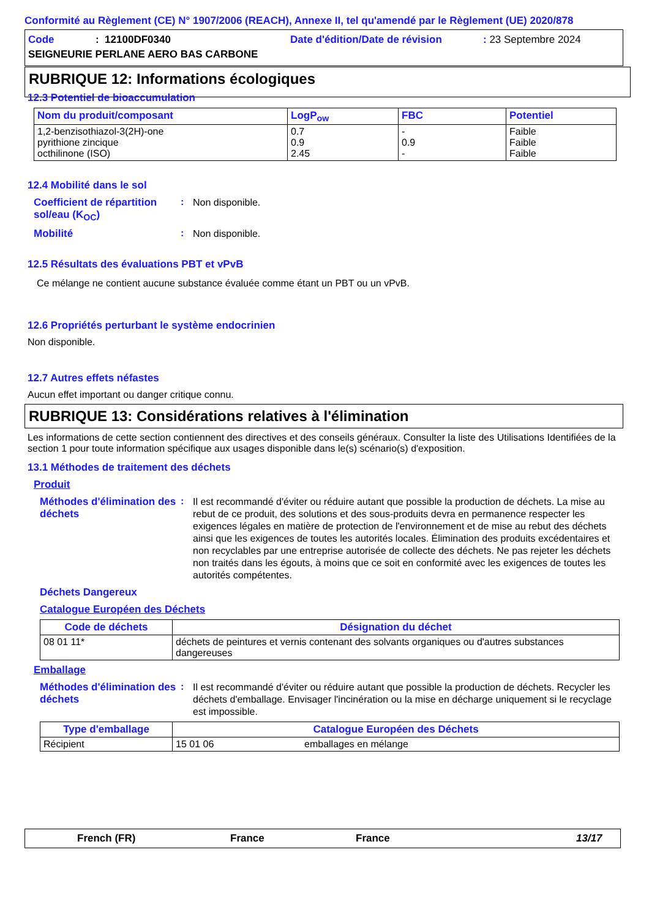Conformité au Règlement (CE) N° 1907/2006 (REACH), Annexe II, tel qu'amendé par le Règlement (UE) 2020/878
Code: 12100DF0340 Date d'édition/Date de révision: 23 Septembre 2024
SEIGNEURIE PERLANE AERO BAS CARBONE
RUBRIQUE 12: Informations écologiques
12.3 Potentiel de bioaccumulation
| Nom du produit/composant | LogP<sub>ow</sub> | FBC | Potentiel |
| --- | --- | --- | --- |
| 1,2-benzisothiazol-3(2H)-one pyrithione zincique octhilinone (ISO) | 0.7 0.9 2.45 | - 0.9 - | Faible Faible Faible |
12.4 Mobilité dans le sol
Coefficient de répartition sol/eau (K<sub>OC</sub>)
:
Non disponible.
Mobilité :
Non disponible.
12.5 Résultats des évaluations PBT et vPvB
Ce mélange ne contient aucune substance évaluée comme étant un PBT ou un vPvB.
12.6 Propriétés perturbant le système endocrinien
Non disponible.
12.7 Autres effets néfastes
Aucun effet important ou danger critique connu.
RUBRIQUE 13: Considérations relatives à l'élimination
Les informations de cette section contiennent des directives et des conseils généraux. Consulter la liste des Utilisations Identifiées de la section 1 pour toute information spécifique aux usages disponible dans le(s) scénario(s) d'exposition.
13.1 Méthodes de traitement des déchets
Produit
Méthodes d'élimination des déchets
:
Il est recommandé d'éviter ou réduire autant que possible la production de déchets. La mise au rebut de ce produit, des solutions et des sous-produits devra en permanence respecter les exigences légales en matière de protection de l'environnement et de mise au rebut des déchets ainsi que les exigences de toutes les autorités locales. Élimination des produits excédentaires et non recyclables par une entreprise autorisée de collecte des déchets. Ne pas rejeter les déchets non traités dans les égouts, à moins que ce soit en conformité avec les exigences de toutes les autorités compétentes.
Déchets Dangereux
Catalogue Européen des Déchets
| Code de déchets | Désignation du déchet |
| --- | --- |
| 08 01 11* | déchets de peintures et vernis contenant des solvants organiques ou d'autres substances dangereuses |
Emballage
Méthodes d'élimination des déchets
:
Il est recommandé d'éviter ou réduire autant que possible la production de déchets. Recycler les déchets d'emballage. Envisager l'incinération ou la mise en décharge uniquement si le recyclage est impossible.
| Type d'emballage | Catalogue Européen des Déchets | |
| --- | --- | --- |
| Récipient | 15 01 06 | emballages en mélange |
French (FR) France France 13/17